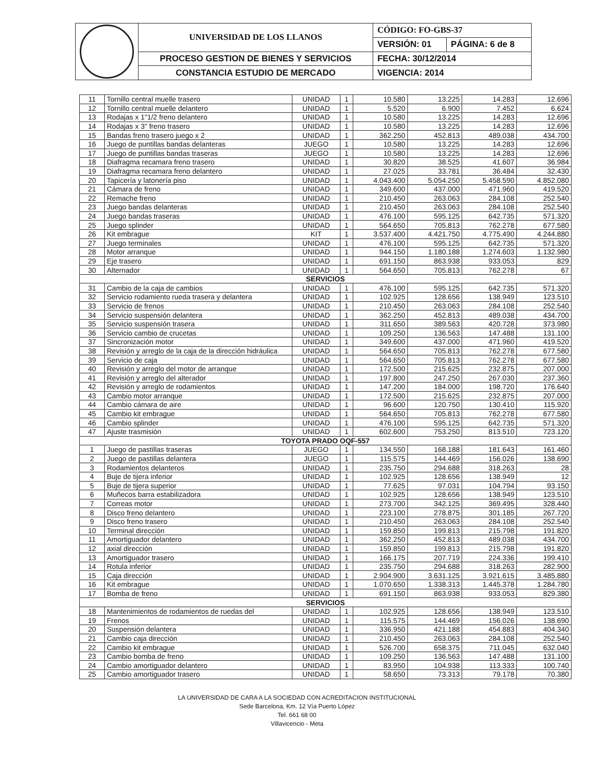| | UNIVERSIDAD DE LOS LLANOS | CÓDIGO: FO-GBS-37 | |
| | | VERSIÓN: 01 | PÁGINA: 6 de 8 |
| | PROCESO GESTION DE BIENES Y SERVICIOS | FECHA: 30/12/2014 | |
| | CONSTANCIA ESTUDIO DE MERCADO | VIGENCIA: 2014 | |
| 11 | Tornillo central muelle trasero | UNIDAD | 1 | 10.580 | 13.225 | 14.283 | 12.696 |
| 12 | Tornillo central muelle delantero | UNIDAD | 1 | 5.520 | 6.900 | 7.452 | 6.624 |
| 13 | Rodajas x 1"1/2 freno delantero | UNIDAD | 1 | 10.580 | 13.225 | 14.283 | 12.696 |
| 14 | Rodajas x 3" freno trasero | UNIDAD | 1 | 10.580 | 13.225 | 14.283 | 12.696 |
| 15 | Bandas freno trasero juego x 2 | UNIDAD | 1 | 362.250 | 452.813 | 489.038 | 434.700 |
| 16 | Juego de puntillas bandas delanteras | JUEGO | 1 | 10.580 | 13.225 | 14.283 | 12.696 |
| 17 | Juego de puntillas bandas traseras | JUEGO | 1 | 10.580 | 13.225 | 14.283 | 12.696 |
| 18 | Diafragma recamara freno trasero | UNIDAD | 1 | 30.820 | 38.525 | 41.607 | 36.984 |
| 19 | Diafragma recamara freno delantero | UNIDAD | 1 | 27.025 | 33.781 | 36.484 | 32.430 |
| 20 | Tapicería y latonería piso | UNIDAD | 1 | 4.043.400 | 5.054.250 | 5.458.590 | 4.852.080 |
| 21 | Cámara de freno | UNIDAD | 1 | 349.600 | 437.000 | 471.960 | 419.520 |
| 22 | Remache freno | UNIDAD | 1 | 210.450 | 263.063 | 284.108 | 252.540 |
| 23 | Juego bandas delanteras | UNIDAD | 1 | 210.450 | 263.063 | 284.108 | 252.540 |
| 24 | Juego bandas traseras | UNIDAD | 1 | 476.100 | 595.125 | 642.735 | 571.320 |
| 25 | Juego splinder | UNIDAD | 1 | 564.650 | 705.813 | 762.278 | 677.580 |
| 26 | Kit embrague | KIT | 1 | 3.537.400 | 4.421.750 | 4.775.490 | 4.244.880 |
| 27 | Juego terminales | UNIDAD | 1 | 476.100 | 595.125 | 642.735 | 571.320 |
| 28 | Motor arranque | UNIDAD | 1 | 944.150 | 1.180.188 | 1.274.603 | 1.132.980 |
| 29 | Eje trasero | UNIDAD | 1 | 691.150 | 863.938 | 933.053 | 829 |
| 30 | Alternador | UNIDAD | 1 | 564.650 | 705.813 | 762.278 | 67 |
| SERVICIOS | | | | | | | |
| 31 | Cambio de la caja de cambios | UNIDAD | 1 | 476.100 | 595.125 | 642.735 | 571.320 |
| 32 | Servicio rodamiento rueda trasera y delantera | UNIDAD | 1 | 102.925 | 128.656 | 138.949 | 123.510 |
| 33 | Servicio de frenos | UNIDAD | 1 | 210.450 | 263.063 | 284.108 | 252.540 |
| 34 | Servicio suspensión delantera | UNIDAD | 1 | 362.250 | 452.813 | 489.038 | 434.700 |
| 35 | Servicio suspensión trasera | UNIDAD | 1 | 311.650 | 389.563 | 420.728 | 373.980 |
| 36 | Servicio cambio de crucetas | UNIDAD | 1 | 109.250 | 136.563 | 147.488 | 131.100 |
| 37 | Sincronización motor | UNIDAD | 1 | 349.600 | 437.000 | 471.960 | 419.520 |
| 38 | Revisión y arreglo de la caja de la dirección hidráulica | UNIDAD | 1 | 564.650 | 705.813 | 762.278 | 677.580 |
| 39 | Servicio de caja | UNIDAD | 1 | 564.650 | 705.813 | 762.278 | 677.580 |
| 40 | Revisión y arreglo del motor de arranque | UNIDAD | 1 | 172.500 | 215.625 | 232.875 | 207.000 |
| 41 | Revisión y arreglo del alterador | UNIDAD | 1 | 197.800 | 247.250 | 267.030 | 237.360 |
| 42 | Revisión y arreglo de rodamientos | UNIDAD | 1 | 147.200 | 184.000 | 198.720 | 176.640 |
| 43 | Cambio motor arranque | UNIDAD | 1 | 172.500 | 215.625 | 232.875 | 207.000 |
| 44 | Cambio cámara de aire | UNIDAD | 1 | 96.600 | 120.750 | 130.410 | 115.920 |
| 45 | Cambio kit embrague | UNIDAD | 1 | 564.650 | 705.813 | 762.278 | 677.580 |
| 46 | Cambio splinder | UNIDAD | 1 | 476.100 | 595.125 | 642.735 | 571.320 |
| 47 | Ajuste trasmisión | UNIDAD | 1 | 602.600 | 753.250 | 813.510 | 723.120 |
| TOYOTA PRADO OQF-557 | | | | | | | |
| 1 | Juego de pastillas traseras | JUEGO | 1 | 134.550 | 168.188 | 181.643 | 161.460 |
| 2 | Juego de pastillas delantera | JUEGO | 1 | 115.575 | 144.469 | 156.026 | 138.690 |
| 3 | Rodamientos delanteros | UNIDAD | 1 | 235.750 | 294.688 | 318.263 | 28 |
| 4 | Buje de tijera inferior | UNIDAD | 1 | 102.925 | 128.656 | 138.949 | 12 |
| 5 | Buje de tijera superior | UNIDAD | 1 | 77.625 | 97.031 | 104.794 | 93.150 |
| 6 | Muñecos barra estabilizadora | UNIDAD | 1 | 102.925 | 128.656 | 138.949 | 123.510 |
| 7 | Correas motor | UNIDAD | 1 | 273.700 | 342.125 | 369.495 | 328.440 |
| 8 | Disco freno delantero | UNIDAD | 1 | 223.100 | 278.875 | 301.185 | 267.720 |
| 9 | Disco freno trasero | UNIDAD | 1 | 210.450 | 263.063 | 284.108 | 252.540 |
| 10 | Terminal dirección | UNIDAD | 1 | 159.850 | 199.813 | 215.798 | 191.820 |
| 11 | Amortiguador delantero | UNIDAD | 1 | 362.250 | 452.813 | 489.038 | 434.700 |
| 12 | axial dirección | UNIDAD | 1 | 159.850 | 199.813 | 215.798 | 191.820 |
| 13 | Amortiguador trasero | UNIDAD | 1 | 166.175 | 207.719 | 224.336 | 199.410 |
| 14 | Rotula inferior | UNIDAD | 1 | 235.750 | 294.688 | 318.263 | 282.900 |
| 15 | Caja dirección | UNIDAD | 1 | 2.904.900 | 3.631.125 | 3.921.615 | 3.485.880 |
| 16 | Kit embrague | UNIDAD | 1 | 1.070.650 | 1.338.313 | 1.445.378 | 1.284.780 |
| 17 | Bomba de freno | UNIDAD | 1 | 691.150 | 863.938 | 933.053 | 829.380 |
| SERVICIOS | | | | | | | |
| 18 | Mantenimientos de rodamientos de ruedas del | UNIDAD | 1 | 102.925 | 128.656 | 138.949 | 123.510 |
| 19 | Frenos | UNIDAD | 1 | 115.575 | 144.469 | 156.026 | 138.690 |
| 20 | Suspensión delantera | UNIDAD | 1 | 336.950 | 421.188 | 454.883 | 404.340 |
| 21 | Cambio caja dirección | UNIDAD | 1 | 210.450 | 263.063 | 284.108 | 252.540 |
| 22 | Cambio kit embrague | UNIDAD | 1 | 526.700 | 658.375 | 711.045 | 632.040 |
| 23 | Cambio bomba de freno | UNIDAD | 1 | 109.250 | 136.563 | 147.488 | 131.100 |
| 24 | Cambio amortiguador delantero | UNIDAD | 1 | 83.950 | 104.938 | 113.333 | 100.740 |
| 25 | Cambio amortiguador trasero | UNIDAD | 1 | 58.650 | 73.313 | 79.178 | 70.380 |
LA UNIVERSIDAD DE CARA A LA SOCIEDAD CON ACREDITACION INSTITUCIONAL
Sede Barcelona, Km. 12 Vía Puerto López
Tel. 661 68 00
Villavicencio - Meta